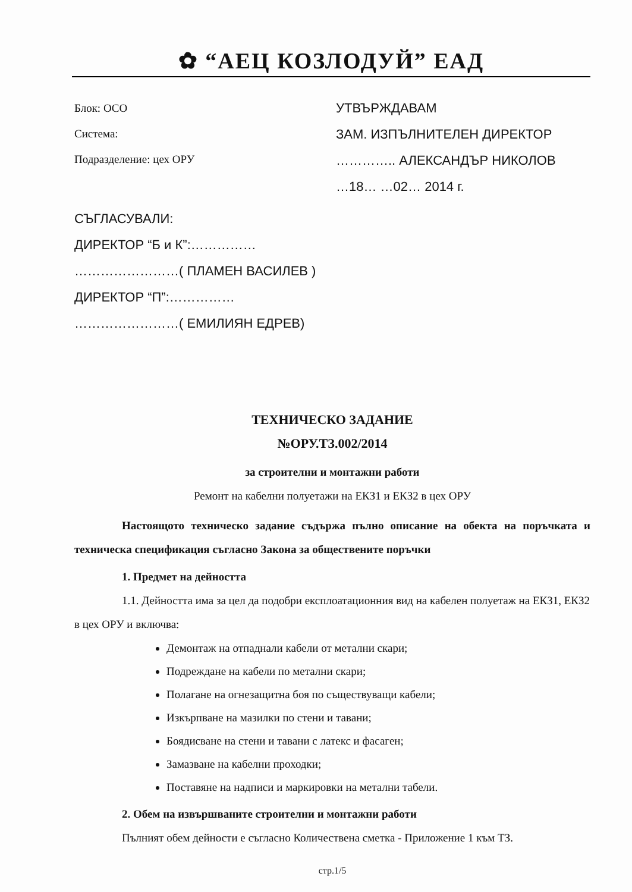✿ “АЕЦ КОЗЛОДУЙ” ЕАД
Блок: ОСО
Система:
Подразделение: цех ОРУ
УТВЪРЖДАВАМ
ЗАМ. ИЗПЪЛНИТЕЛЕН ДИРЕКТОР
………….. АЛЕКСАНДЪР НИКОЛОВ
…18… …02… 2014 г.
СЪГЛАСУВАЛИ:
ДИРЕКТОР “Б и К”:……………
……………………( ПЛАМЕН ВАСИЛЕВ )
ДИРЕКТОР “П”:……………
……………………( ЕМИЛИЯН ЕДРЕВ)
ТЕХНИЧЕСКО ЗАДАНИЕ
№ОРУ.ТЗ.002/2014
за строителни и монтажни работи
Ремонт на кабелни полуетажи на ЕКЗ1 и ЕКЗ2 в цех ОРУ
Настоящото техническо задание съдържа пълно описание на обекта на поръчката и техническа спецификация съгласно Закона за обществените поръчки
1. Предмет на дейността
1.1. Дейността има за цел да подобри експлоатационния вид на кабелен полуетаж на ЕКЗ1, ЕКЗ2 в цех ОРУ и включва:
Демонтаж на отпаднали кабели от метални скари;
Подреждане на кабели по метални скари;
Полагане на огнезащитна боя по съществуващи кабели;
Изкърпване на мазилки по стени и тавани;
Боядисване на стени и тавани с латекс и фасаген;
Замазване на кабелни проходки;
Поставяне на надписи и маркировки на метални табели.
2. Обем на извършваните строителни и монтажни работи
Пълният обем дейности е съгласно Количествена сметка - Приложение 1 към ТЗ.
стр.1/5